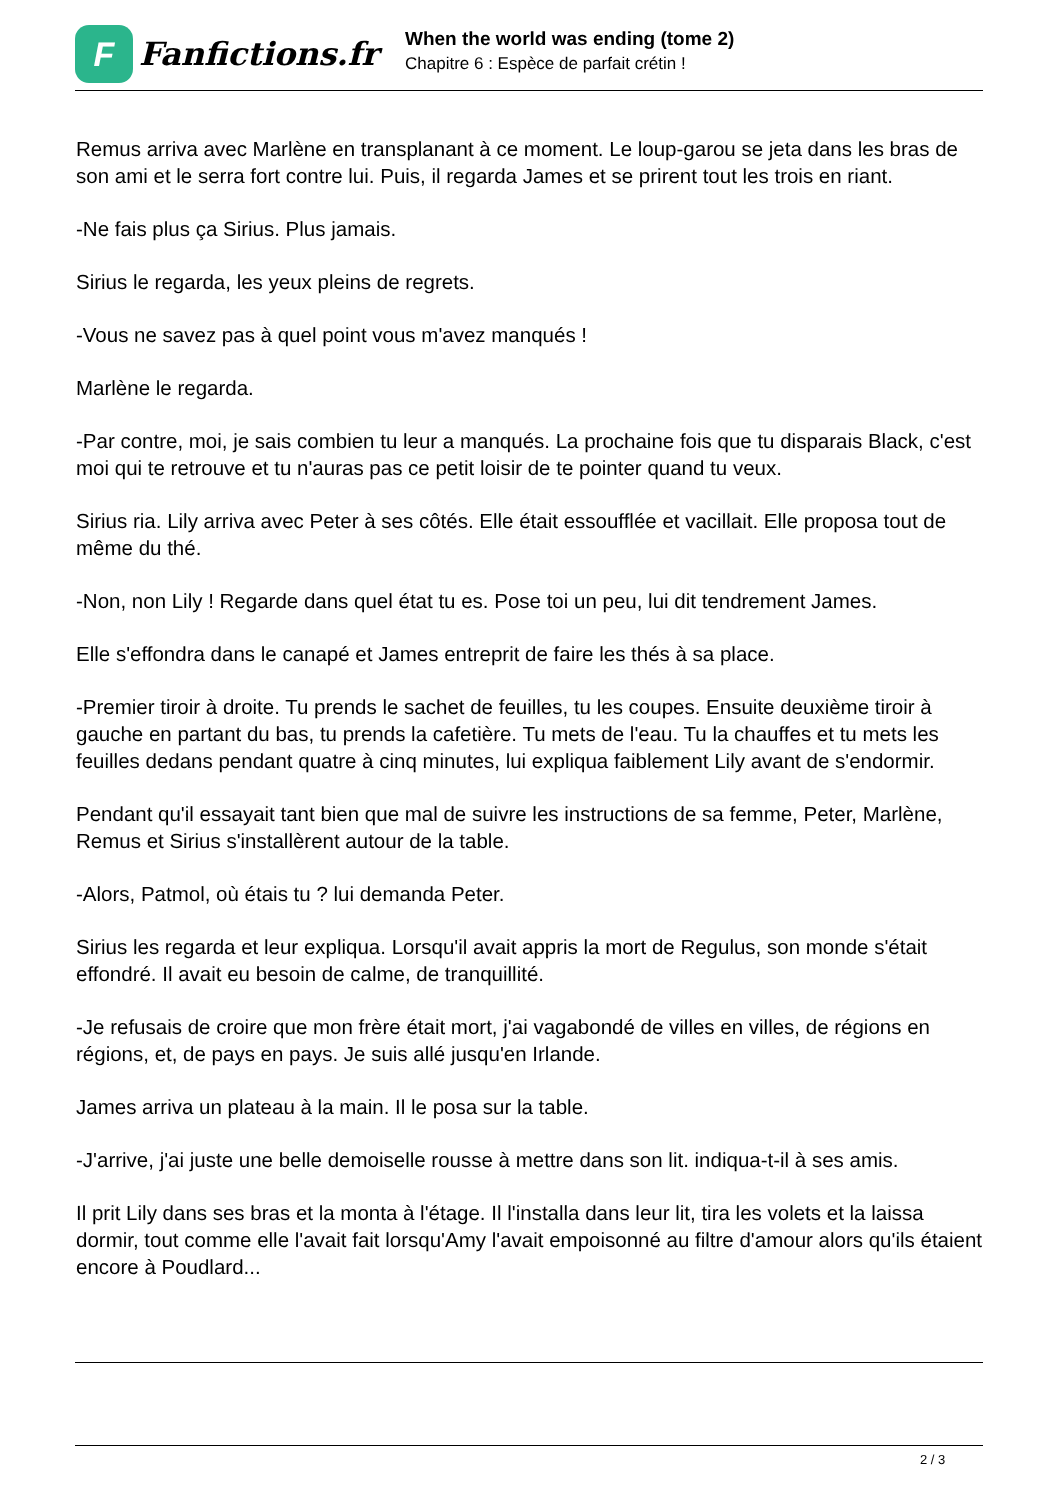F
Fanfictions.fr
When the world was ending (tome 2)
Chapitre 6 : Espèce de parfait crétin !
Remus arriva avec Marlène en transplanant à ce moment. Le loup-garou se jeta dans les bras de son ami et le serra fort contre lui. Puis, il regarda James et se prirent tout les trois en riant.
-Ne fais plus ça Sirius. Plus jamais.
Sirius le regarda, les yeux pleins de regrets.
-Vous ne savez pas à quel point vous m'avez manqués !
Marlène le regarda.
-Par contre, moi, je sais combien tu leur a manqués. La prochaine fois que tu disparais Black, c'est moi qui te retrouve et tu n'auras pas ce petit loisir de te pointer quand tu veux.
Sirius ria. Lily arriva avec Peter à ses côtés. Elle était essoufflée et vacillait. Elle proposa tout de même du thé.
-Non, non Lily ! Regarde dans quel état tu es. Pose toi un peu, lui dit tendrement James.
Elle s'effondra dans le canapé et James entreprit de faire les thés à sa place.
-Premier tiroir à droite. Tu prends le sachet de feuilles, tu les coupes. Ensuite deuxième tiroir à gauche en partant du bas, tu prends la cafetière. Tu mets de l'eau. Tu la chauffes et tu mets les feuilles dedans pendant quatre à cinq minutes, lui expliqua faiblement Lily avant de s'endormir.
Pendant qu'il essayait tant bien que mal de suivre les instructions de sa femme, Peter, Marlène, Remus et Sirius s'installèrent autour de la table.
-Alors, Patmol, où étais tu ? lui demanda Peter.
Sirius les regarda et leur expliqua. Lorsqu'il avait appris la mort de Regulus, son monde s'était effondré. Il avait eu besoin de calme, de tranquillité.
-Je refusais de croire que mon frère était mort, j'ai vagabondé de villes en villes, de régions en régions, et, de pays en pays. Je suis allé jusqu'en Irlande.
James arriva un plateau à la main. Il le posa sur la table.
-J'arrive, j'ai juste une belle demoiselle rousse à mettre dans son lit. indiqua-t-il à ses amis.
Il prit Lily dans ses bras et la monta à l'étage. Il l'installa dans leur lit, tira les volets et la laissa dormir, tout comme elle l'avait fait lorsqu'Amy l'avait empoisonné au filtre d'amour alors qu'ils étaient encore à Poudlard...
2 / 3